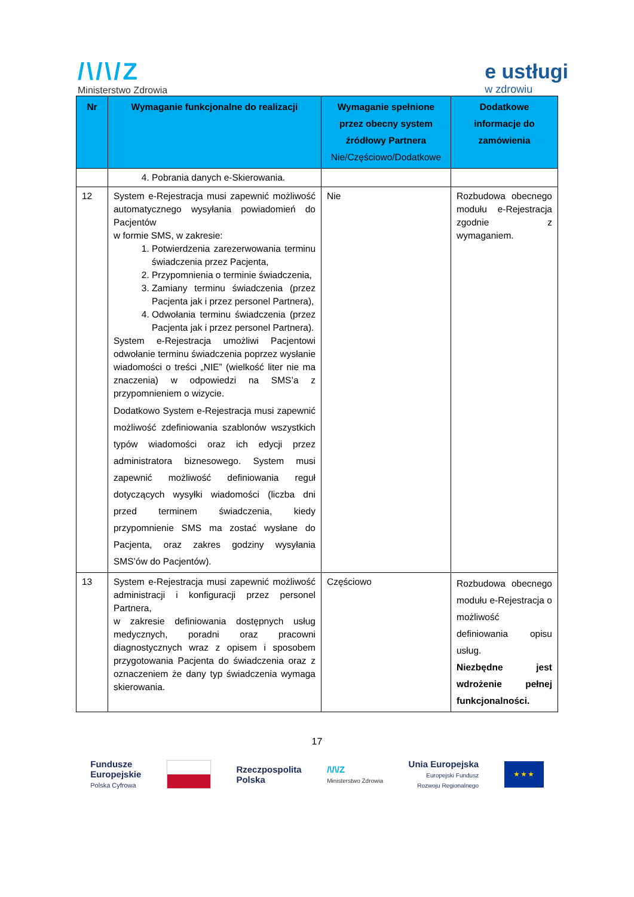/\/\/Z
Ministerstwo Zdrowia
e ustługi
w zdrowiu
| Nr | Wymaganie funkcjonalne do realizacji | Wymaganie spełnione przez obecny system źródłowy Partnera Nie/Częściowo/Dodatkowe | Dodatkowe informacje do zamówienia |
| --- | --- | --- | --- |
| | 4. Pobrania danych e-Skierowania. | | |
| 12 | System e-Rejestracja musi zapewnić możliwość automatycznego wysyłania powiadomień do Pacjentów w formie SMS, w zakresie: 1. Potwierdzenia zarezerwowania terminu świadczenia przez Pacjenta, 2. Przypomnienia o terminie świadczenia, 3. Zamiany terminu świadczenia (przez Pacjenta jak i przez personel Partnera), 4. Odwołania terminu świadczenia (przez Pacjenta jak i przez personel Partnera). System e-Rejestracja umożliwi Pacjentowi odwołanie terminu świadczenia poprzez wysłanie wiadomości o treści „NIE” (wielkość liter nie ma znaczenia) w odpowiedzi na SMS’a z przypomnieniem o wizycie. Dodatkowo System e-Rejestracja musi zapewnić możliwość zdefiniowania szablonów wszystkich typów wiadomości oraz ich edycji przez administratora biznesowego. System musi zapewnić możliwość definiowania reguł dotyczących wysyłki wiadomości (liczba dni przed terminem świadczenia, kiedy przypomnienie SMS ma zostać wysłane do Pacjenta, oraz zakres godziny wysyłania SMS’ów do Pacjentów). | Nie | Rozbudowa obecnego modułu e-Rejestracja zgodnie z wymaganiem. |
| 13 | System e-Rejestracja musi zapewnić możliwość administracji i konfiguracji przez personel Partnera, w zakresie definiowania dostępnych usług medycznych, poradni oraz pracowni diagnostycznych wraz z opisem i sposobem przygotowania Pacjenta do świadczenia oraz z oznaczeniem że dany typ świadczenia wymaga skierowania. | Częściowo | Rozbudowa obecnego modułu e-Rejestracja o możliwość definiowania opisu usług. Niezbędne jest wdrożenie pełnej funkcjonalności. |
17
Fundusze
Europejskie
Polska Cyfrowa
Rzeczpospolita
Polska
/\/\/Z
Ministerstwo Zdrowia
Unia Europejska
Europejski Fundusz
Rozwoju Regionalnego
★ ★ ★